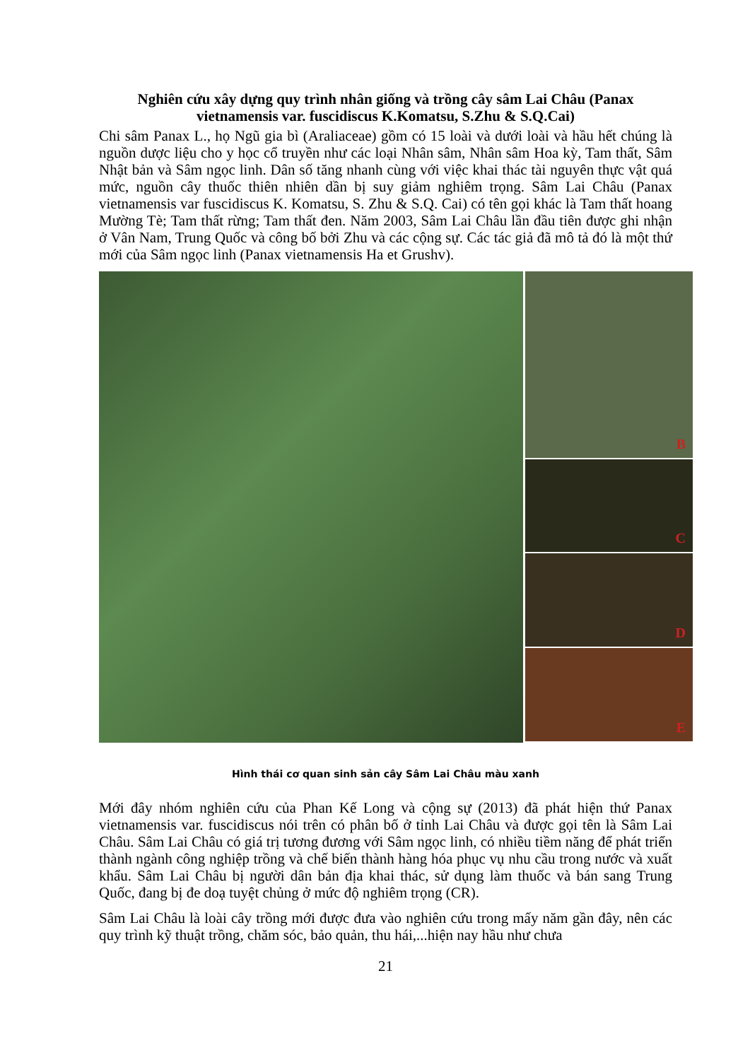Nghiên cứu xây dựng quy trình nhân giống và trồng cây sâm Lai Châu (Panax vietnamensis var. fuscidiscus K.Komatsu, S.Zhu & S.Q.Cai)
Chi sâm Panax L., họ Ngũ gia bì (Araliaceae) gồm có 15 loài và dưới loài và hầu hết chúng là nguồn dược liệu cho y học cổ truyền như các loại Nhân sâm, Nhân sâm Hoa kỳ, Tam thất, Sâm Nhật bản và Sâm ngọc linh. Dân số tăng nhanh cùng với việc khai thác tài nguyên thực vật quá mức, nguồn cây thuốc thiên nhiên dần bị suy giảm nghiêm trọng. Sâm Lai Châu (Panax vietnamensis var fuscidiscus K. Komatsu, S. Zhu & S.Q. Cai) có tên gọi khác là Tam thất hoang Mường Tè; Tam thất rừng; Tam thất đen. Năm 2003, Sâm Lai Châu lần đầu tiên được ghi nhận ở Vân Nam, Trung Quốc và công bố bởi Zhu và các cộng sự. Các tác giả đã mô tả đó là một thứ mới của Sâm ngọc linh (Panax vietnamensis Ha et Grushv).
B
C
D
E
Hình thái cơ quan sinh sản cây Sâm Lai Châu màu xanh
Mới đây nhóm nghiên cứu của Phan Kế Long và cộng sự (2013) đã phát hiện thứ Panax vietnamensis var. fuscidiscus nói trên có phân bố ở tỉnh Lai Châu và được gọi tên là Sâm Lai Châu. Sâm Lai Châu có giá trị tương đương với Sâm ngọc linh, có nhiều tiềm năng để phát triển thành ngành công nghiệp trồng và chế biến thành hàng hóa phục vụ nhu cầu trong nước và xuất khẩu. Sâm Lai Châu bị người dân bản địa khai thác, sử dụng làm thuốc và bán sang Trung Quốc, đang bị đe doạ tuyệt chủng ở mức độ nghiêm trọng (CR).
Sâm Lai Châu là loài cây trồng mới được đưa vào nghiên cứu trong mấy năm gần đây, nên các quy trình kỹ thuật trồng, chăm sóc, bảo quản, thu hái,...hiện nay hầu như chưa
21